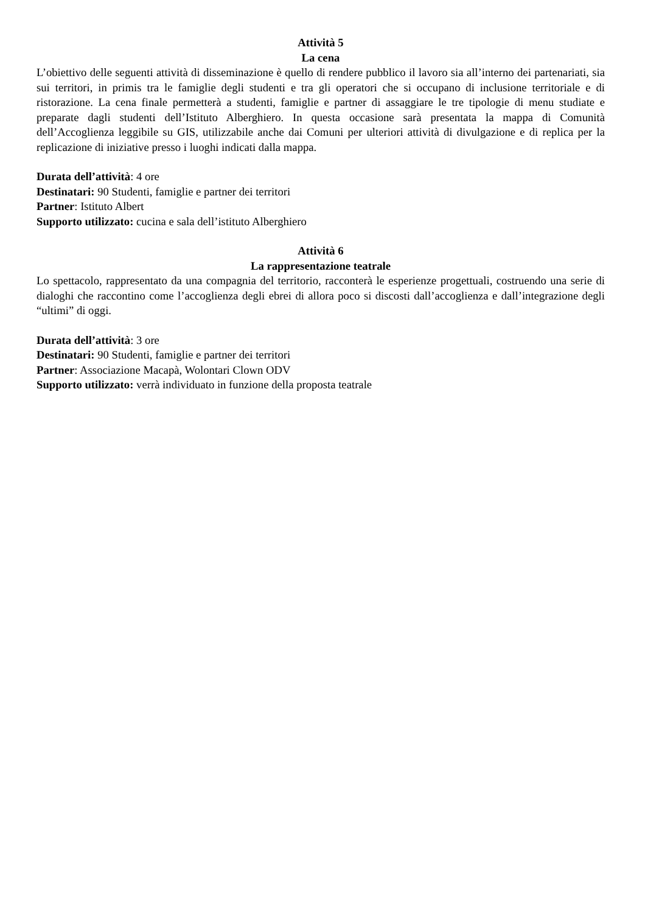Attività 5
La cena
L’obiettivo delle seguenti attività di disseminazione è quello di rendere pubblico il lavoro sia all’interno dei partenariati, sia sui territori, in primis tra le famiglie degli studenti e tra gli operatori che si occupano di inclusione territoriale e di ristorazione. La cena finale permetterà a studenti, famiglie e partner di assaggiare le tre tipologie di menu studiate e preparate dagli studenti dell’Istituto Alberghiero. In questa occasione sarà presentata la mappa di Comunità dell’Accoglienza leggibile su GIS, utilizzabile anche dai Comuni per ulteriori attività di divulgazione e di replica per la replicazione di iniziative presso i luoghi indicati dalla mappa.
Durata dell’attività: 4 ore
Destinatari: 90 Studenti, famiglie e partner dei territori
Partner: Istituto Albert
Supporto utilizzato: cucina e sala dell’istituto Alberghiero
Attività 6
La rappresentazione teatrale
Lo spettacolo, rappresentato da una compagnia del territorio, racconterà le esperienze progettuali, costruendo una serie di dialoghi che raccontino come l’accoglienza degli ebrei di allora poco si discosti dall’accoglienza e dall’integrazione degli “ultimi” di oggi.
Durata dell’attività: 3 ore
Destinatari: 90 Studenti, famiglie e partner dei territori
Partner: Associazione Macapà, Wolontari Clown ODV
Supporto utilizzato: verrà individuato in funzione della proposta teatrale